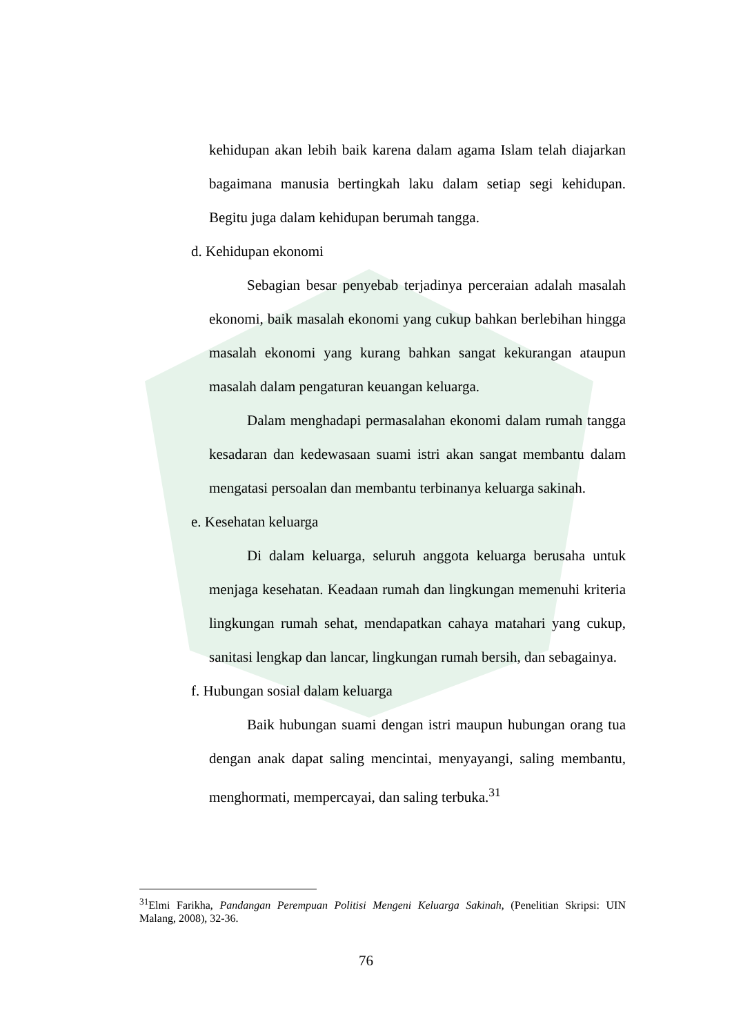kehidupan akan lebih baik karena dalam agama Islam telah diajarkan bagaimana manusia bertingkah laku dalam setiap segi kehidupan. Begitu juga dalam kehidupan berumah tangga.
d. Kehidupan ekonomi
Sebagian besar penyebab terjadinya perceraian adalah masalah ekonomi, baik masalah ekonomi yang cukup bahkan berlebihan hingga masalah ekonomi yang kurang bahkan sangat kekurangan ataupun masalah dalam pengaturan keuangan keluarga.
Dalam menghadapi permasalahan ekonomi dalam rumah tangga kesadaran dan kedewasaan suami istri akan sangat membantu dalam mengatasi persoalan dan membantu terbinanya keluarga sakinah.
e. Kesehatan keluarga
Di dalam keluarga, seluruh anggota keluarga berusaha untuk menjaga kesehatan. Keadaan rumah dan lingkungan memenuhi kriteria lingkungan rumah sehat, mendapatkan cahaya matahari yang cukup, sanitasi lengkap dan lancar, lingkungan rumah bersih, dan sebagainya.
f. Hubungan sosial dalam keluarga
Baik hubungan suami dengan istri maupun hubungan orang tua dengan anak dapat saling mencintai, menyayangi, saling membantu, menghormati, mempercayai, dan saling terbuka.<sup>31</sup>
<sup>31</sup> Elmi Farikha, Pandangan Perempuan Politisi Mengeni Keluarga Sakinah, (Penelitian Skripsi: UIN Malang, 2008), 32-36.
76